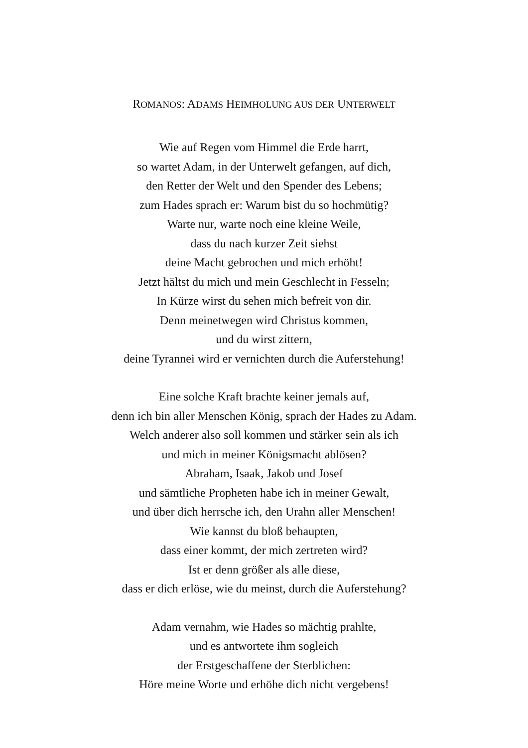ROMANOS: ADAMS HEIMHOLUNG AUS DER UNTERWELT
Wie auf Regen vom Himmel die Erde harrt,
so wartet Adam, in der Unterwelt gefangen, auf dich,
den Retter der Welt und den Spender des Lebens;
zum Hades sprach er: Warum bist du so hochmütig?
Warte nur, warte noch eine kleine Weile,
dass du nach kurzer Zeit siehst
deine Macht gebrochen und mich erhöht!
Jetzt hältst du mich und mein Geschlecht in Fesseln;
In Kürze wirst du sehen mich befreit von dir.
Denn meinetwegen wird Christus kommen,
und du wirst zittern,
deine Tyrannei wird er vernichten durch die Auferstehung!
Eine solche Kraft brachte keiner jemals auf,
denn ich bin aller Menschen König, sprach der Hades zu Adam.
Welch anderer also soll kommen und stärker sein als ich
und mich in meiner Königsmacht ablösen?
Abraham, Isaak, Jakob und Josef
und sämtliche Propheten habe ich in meiner Gewalt,
und über dich herrsche ich, den Urahn aller Menschen!
Wie kannst du bloß behaupten,
dass einer kommt, der mich zertreten wird?
Ist er denn größer als alle diese,
dass er dich erlöse, wie du meinst, durch die Auferstehung?
Adam vernahm, wie Hades so mächtig prahlte,
und es antwortete ihm sogleich
der Erstgeschaffene der Sterblichen:
Höre meine Worte und erhöhe dich nicht vergebens!